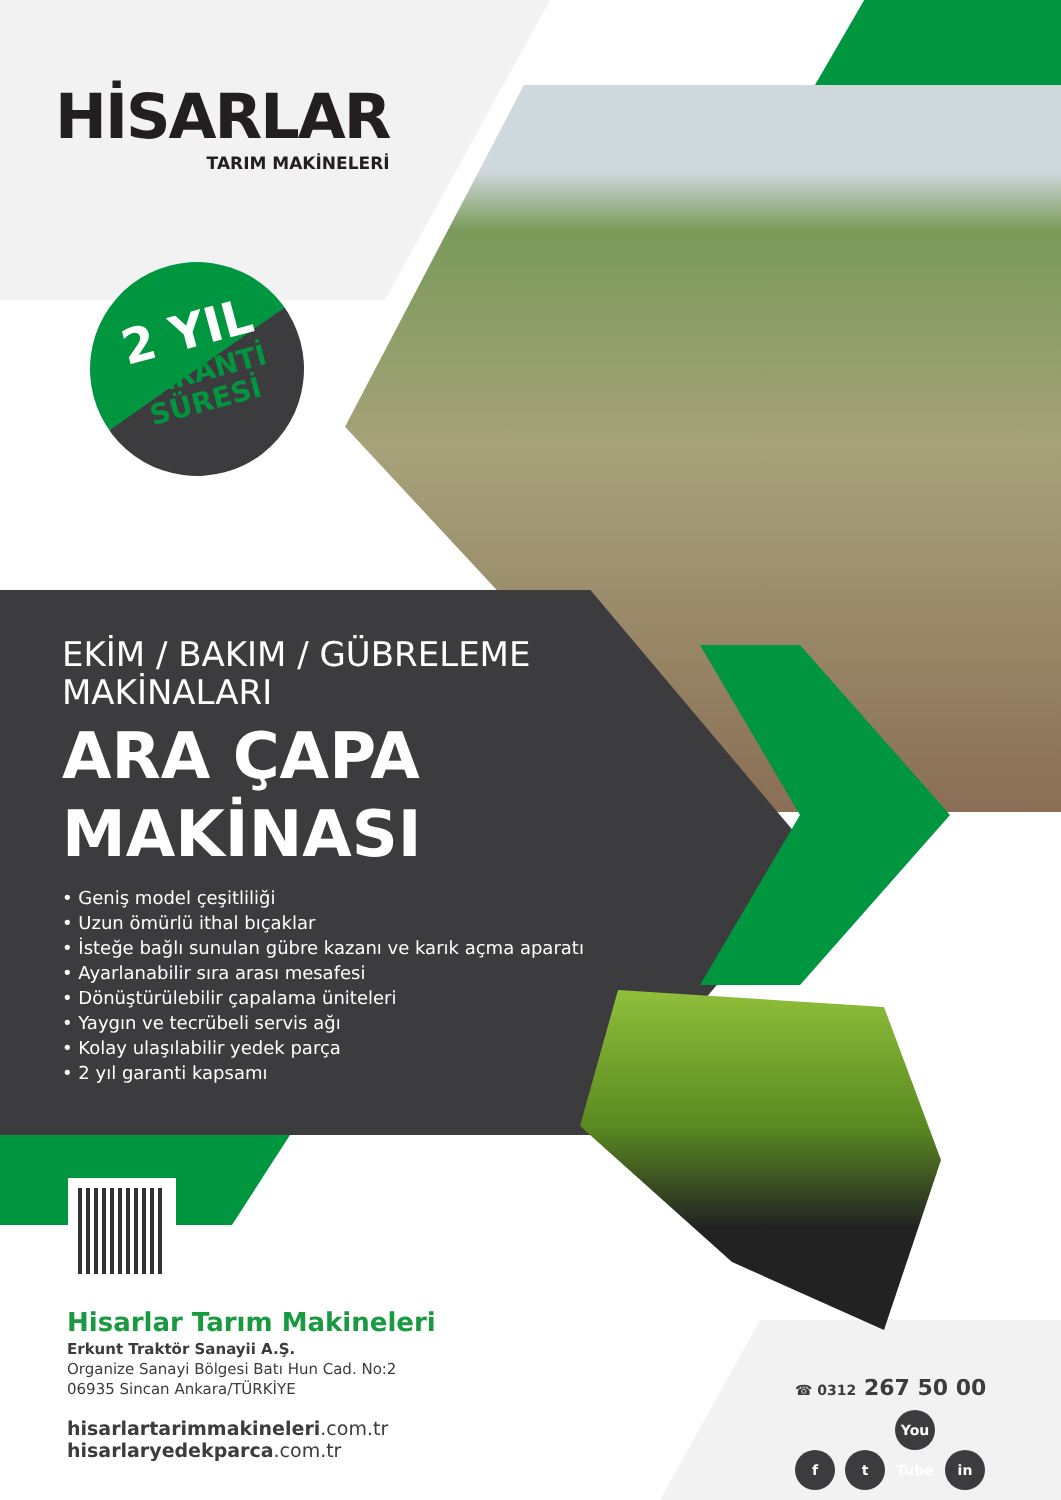HİSARLAR
TARIM MAKİNELERİ
2 YIL
GARANTİ
SÜRESİ
EKİM / BAKIM / GÜBRELEME
MAKİNALARI
ARA ÇAPA
MAKİNASI
• Geniş model çeşitliliği
• Uzun ömürlü ithal bıçaklar
• İsteğe bağlı sunulan gübre kazanı ve karık açma aparatı
• Ayarlanabilir sıra arası mesafesi
• Dönüştürülebilir çapalama üniteleri
• Yaygın ve tecrübeli servis ağı
• Kolay ulaşılabilir yedek parça
• 2 yıl garanti kapsamı
Hisarlar Tarım Makineleri
Erkunt Traktör Sanayii A.Ş.
Organize Sanayi Bölgesi Batı Hun Cad. No:2
06935 Sincan Ankara/TÜRKİYE
hisarlartarimmakineleri.com.tr
hisarlaryedekparca.com.tr
☎ 0312 267 50 00
ft You Tube in